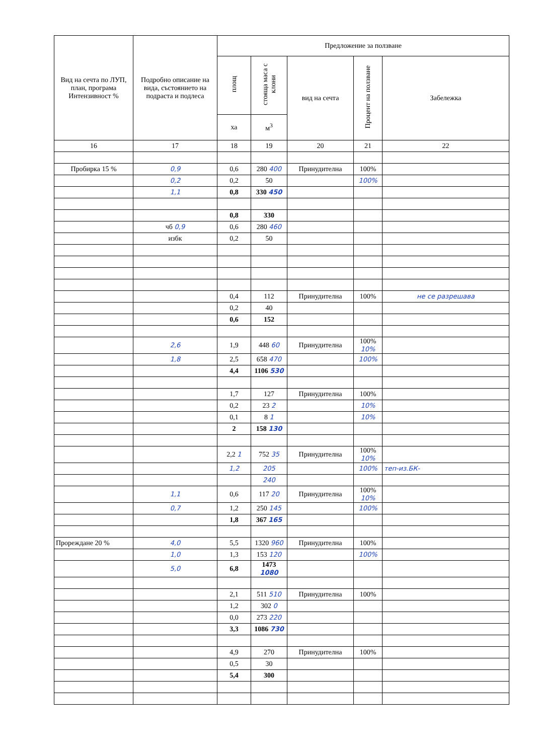| Вид на сечта по ЛУП, план, програма Интензивност % | Подробно описание на вида, състоянието на подраста и подлеса | Предложение за ползване | | | | |
| --- | --- | --- | --- | --- | --- | --- |
| | | площ | стояща маса с клони | вид на сечта | Процент на ползване | Забележка |
| | | ха | м<sup>3</sup> | | | |
| 16 | 17 | 18 | 19 | 20 | 21 | 22 |
| Пробирка 15 % | 0,9 | 0,6 | 280 400 | Принудителна | 100% | |
| | 0,2 | 0,2 | 50 | | 100% | |
| | 1,1 | 0,8 | 330 450 | | | |
| | | 0,8 | 330 | | | |
| | чб 0,9 | 0,6 | 280 460 | | | |
| | избк | 0,2 | 50 | | | |
| | | 0,4 | 112 | Принудителна | 100% | не се разрешава |
| | | 0,2 | 40 | | | |
| | | 0,6 | 152 | | | |
| | 2,6 | 1,9 | 448 60 | Принудителна | 100% 10% | |
| | 1,8 | 2,5 | 658 470 | | 100% | |
| | | 4,4 | 1106 530 | | | |
| | | 1,7 | 127 | Принудителна | 100% | |
| | | 0,2 | 23 2 | | 10% | |
| | | 0,1 | 8 1 | | 10% | |
| | | 2 | 158 130 | | | |
| | | 2,2 1 | 752 35 | Принудителна | 100% 10% | |
| | | 1,2 | 205 | | 100% | теп-из.БК- |
| | | | 240 | | | |
| | 1,1 | 0,6 | 117 20 | Принудителна | 100% 10% | |
| | 0,7 | 1,2 | 250 145 | | 100% | |
| | | 1,8 | 367 165 | | | |
| Прореждане 20 % | 4,0 | 5,5 | 1320 960 | Принудителна | 100% | |
| | 1,0 | 1,3 | 153 120 | | 100% | |
| | 5,0 | 6,8 | 1473 1080 | | | |
| | | 2,1 | 511 510 | Принудителна | 100% | |
| | | 1,2 | 302 0 | | | |
| | | 0,0 | 273 220 | | | |
| | | 3,3 | 1086 730 | | | |
| | | 4,9 | 270 | Принудителна | 100% | |
| | | 0,5 | 30 | | | |
| | | 5,4 | 300 | | | |